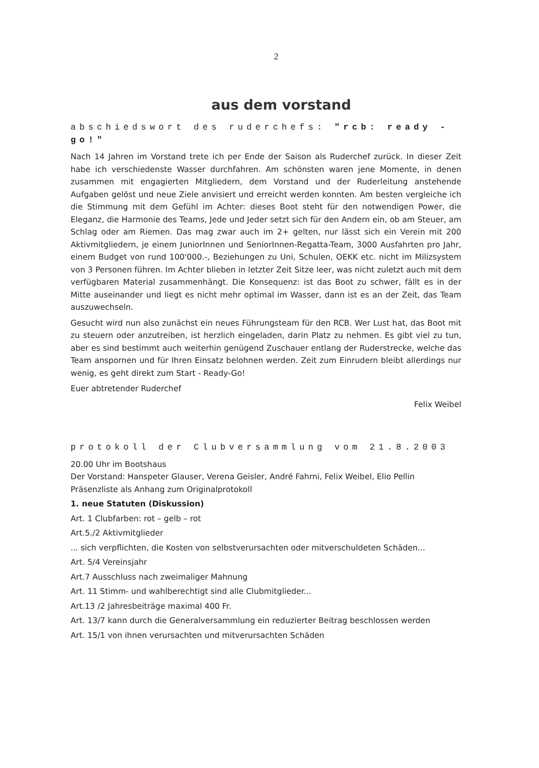2
aus dem vorstand
abschiedswort des ruderchefs: "rcb: ready - go!"
Nach 14 Jahren im Vorstand trete ich per Ende der Saison als Ruderchef zurück. In dieser Zeit habe ich verschiedenste Wasser durchfahren. Am schönsten waren jene Momente, in denen zusammen mit engagierten Mitgliedern, dem Vorstand und der Ruderleitung anstehende Aufgaben gelöst und neue Ziele anvisiert und erreicht werden konnten. Am besten vergleiche ich die Stimmung mit dem Gefühl im Achter: dieses Boot steht für den notwendigen Power, die Eleganz, die Harmonie des Teams, Jede und Jeder setzt sich für den Andern ein, ob am Steuer, am Schlag oder am Riemen. Das mag zwar auch im 2+ gelten, nur lässt sich ein Verein mit 200 Aktivmitgliedern, je einem JuniorInnen und SeniorInnen-Regatta-Team, 3000 Ausfahrten pro Jahr, einem Budget von rund 100'000.-, Beziehungen zu Uni, Schulen, OEKK etc. nicht im Milizsystem von 3 Personen führen. Im Achter blieben in letzter Zeit Sitze leer, was nicht zuletzt auch mit dem verfügbaren Material zusammenhängt. Die Konsequenz: ist das Boot zu schwer, fällt es in der Mitte auseinander und liegt es nicht mehr optimal im Wasser, dann ist es an der Zeit, das Team auszuwechseln.
Gesucht wird nun also zunächst ein neues Führungsteam für den RCB. Wer Lust hat, das Boot mit zu steuern oder anzutreiben, ist herzlich eingeladen, darin Platz zu nehmen. Es gibt viel zu tun, aber es sind bestimmt auch weiterhin genügend Zuschauer entlang der Ruderstrecke, welche das Team anspornen und für Ihren Einsatz belohnen werden. Zeit zum Einrudern bleibt allerdings nur wenig, es geht direkt zum Start - Ready-Go!
Euer abtretender Ruderchef
Felix Weibel
protokoll der Clubversammlung vom 21.8.2003
20.00 Uhr im Bootshaus
Der Vorstand: Hanspeter Glauser, Verena Geisler, André Fahrni, Felix Weibel, Elio Pellin
Präsenzliste als Anhang zum Originalprotokoll
1. neue Statuten (Diskussion)
Art. 1 Clubfarben: rot – gelb – rot
Art.5./2 Aktivmitglieder
... sich verpflichten, die Kosten von selbstverursachten oder mitverschuldeten Schäden...
Art. 5/4 Vereinsjahr
Art.7 Ausschluss nach zweimaliger Mahnung
Art. 11 Stimm- und wahlberechtigt sind alle Clubmitglieder...
Art.13 /2 Jahresbeiträge maximal 400 Fr.
Art. 13/7 kann durch die Generalversammlung ein reduzierter Beitrag beschlossen werden
Art. 15/1 von ihnen verursachten und mitverursachten Schäden